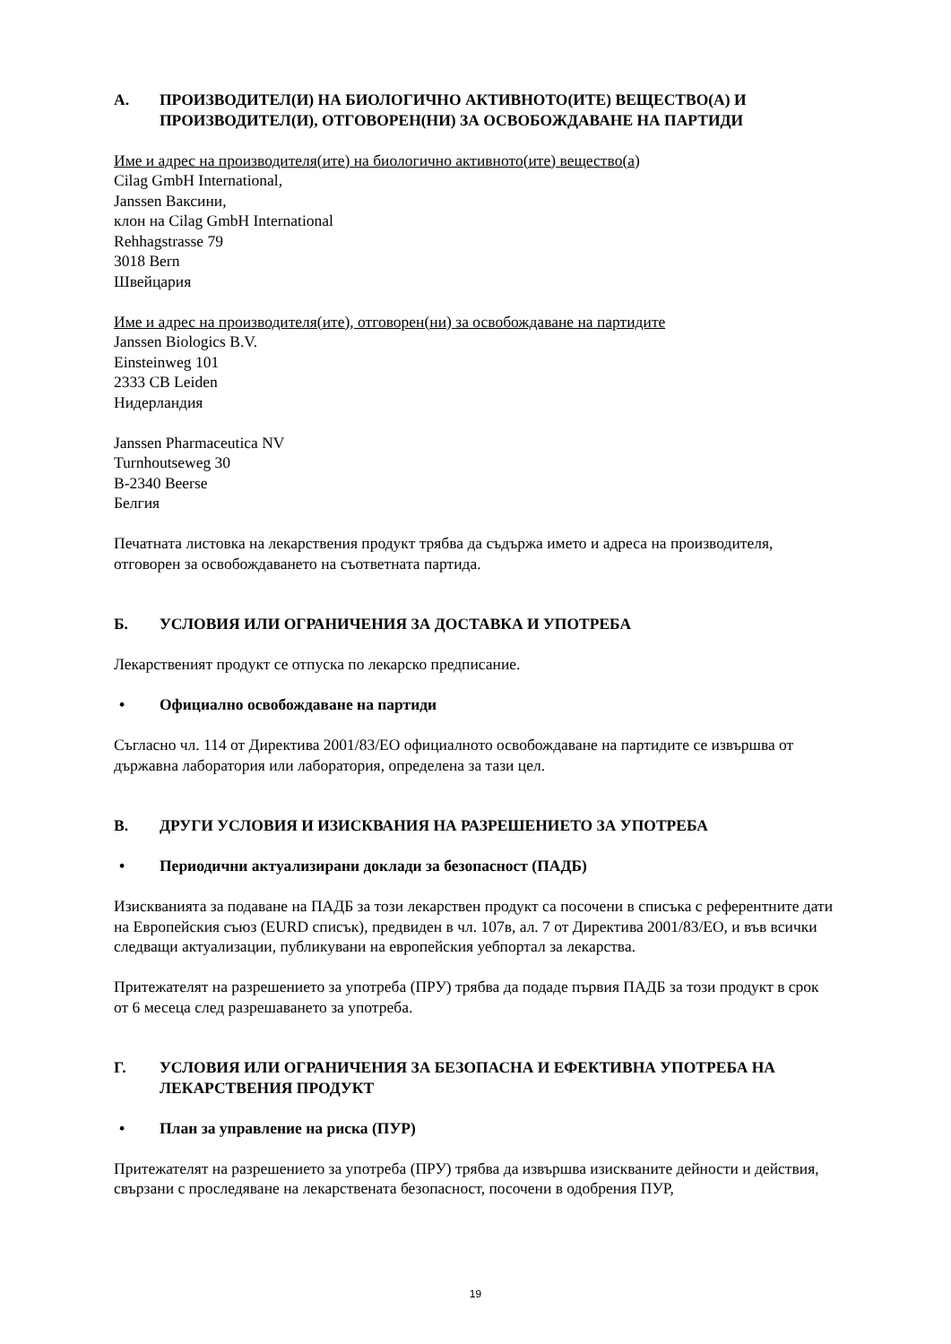А. ПРОИЗВОДИТЕЛ(И) НА БИОЛОГИЧНО АКТИВНОТО(ИТЕ) ВЕЩЕСТВО(А) И ПРОИЗВОДИТЕЛ(И), ОТГОВОРЕН(НИ) ЗА ОСВОБОЖДАВАНЕ НА ПАРТИДИ
Име и адрес на производителя(ите) на биологично активното(ите) вещество(а)
Cilag GmbH International,
Janssen Ваксини,
клон на Cilag GmbH International
Rehhagstrasse 79
3018 Bern
Швейцария
Име и адрес на производителя(ите), отговорен(ни) за освобождаване на партидите
Janssen Biologics B.V.
Einsteinweg 101
2333 CB Leiden
Нидерландия
Janssen Pharmaceutica NV
Turnhoutseweg 30
B-2340 Beerse
Белгия
Печатната листовка на лекарствения продукт трябва да съдържа името и адреса на производителя, отговорен за освобождаването на съответната партида.
Б. УСЛОВИЯ ИЛИ ОГРАНИЧЕНИЯ ЗА ДОСТАВКА И УПОТРЕБА
Лекарственият продукт се отпуска по лекарско предписание.
• Официално освобождаване на партиди
Съгласно чл. 114 от Директива 2001/83/ЕО официалното освобождаване на партидите се извършва от държавна лаборатория или лаборатория, определена за тази цел.
В. ДРУГИ УСЛОВИЯ И ИЗИСКВАНИЯ НА РАЗРЕШЕНИЕТО ЗА УПОТРЕБА
• Периодични актуализирани доклади за безопасност (ПАДБ)
Изискванията за подаване на ПАДБ за този лекарствен продукт са посочени в списъка с референтните дати на Европейския съюз (EURD списък), предвиден в чл. 107в, ал. 7 от Директива 2001/83/ЕО, и във всички следващи актуализации, публикувани на европейския уебпортал за лекарства.
Притежателят на разрешението за употреба (ПРУ) трябва да подаде първия ПАДБ за този продукт в срок от 6 месеца след разрешаването за употреба.
Г. УСЛОВИЯ ИЛИ ОГРАНИЧЕНИЯ ЗА БЕЗОПАСНА И ЕФЕКТИВНА УПОТРЕБА НА ЛЕКАРСТВЕНИЯ ПРОДУКТ
• План за управление на риска (ПУР)
Притежателят на разрешението за употреба (ПРУ) трябва да извършва изискваните дейности и действия, свързани с проследяване на лекарствената безопасност, посочени в одобрения ПУР,
19